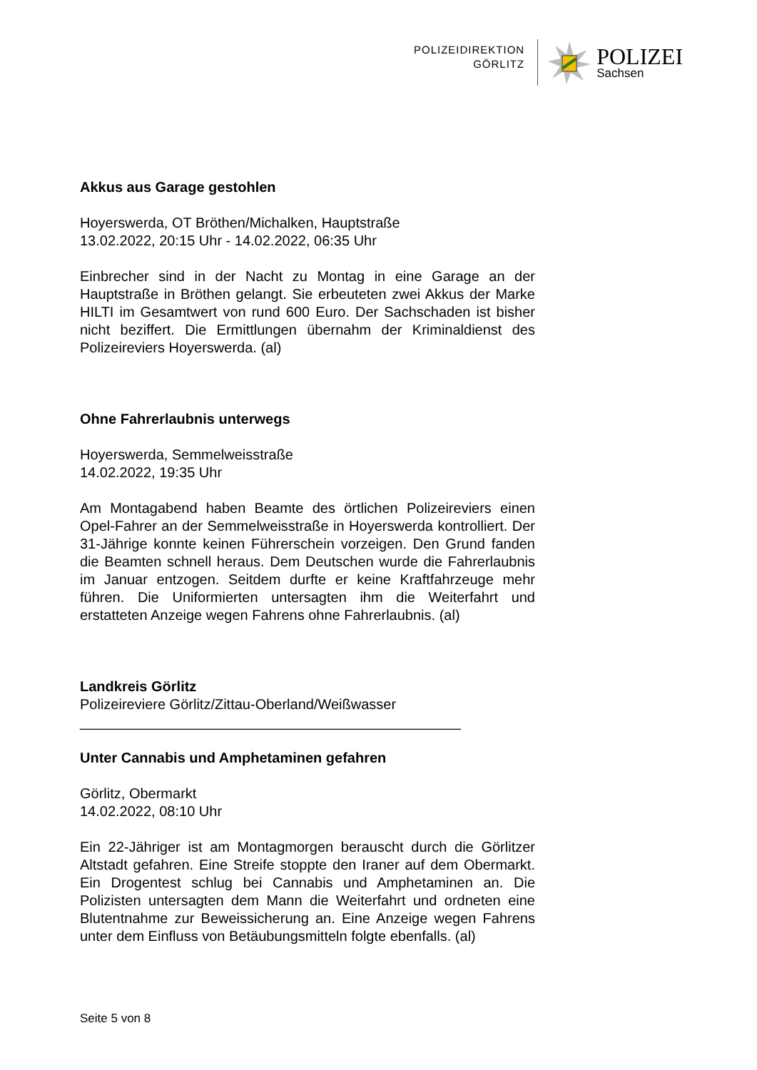POLIZEIDIREKTION
GÖRLITZ
POLIZEI
Sachsen
Akkus aus Garage gestohlen
Hoyerswerda, OT Bröthen/Michalken, Hauptstraße
13.02.2022, 20:15 Uhr - 14.02.2022, 06:35 Uhr
Einbrecher sind in der Nacht zu Montag in eine Garage an der Hauptstraße in Bröthen gelangt. Sie erbeuteten zwei Akkus der Marke HILTI im Gesamtwert von rund 600 Euro. Der Sachschaden ist bisher nicht beziffert. Die Ermittlungen übernahm der Kriminaldienst des Polizeireviers Hoyerswerda. (al)
Ohne Fahrerlaubnis unterwegs
Hoyerswerda, Semmelweisstraße
14.02.2022, 19:35 Uhr
Am Montagabend haben Beamte des örtlichen Polizeireviers einen Opel-Fahrer an der Semmelweisstraße in Hoyerswerda kontrolliert. Der 31-Jährige konnte keinen Führerschein vorzeigen. Den Grund fanden die Beamten schnell heraus. Dem Deutschen wurde die Fahrerlaubnis im Januar entzogen. Seitdem durfte er keine Kraftfahrzeuge mehr führen. Die Uniformierten untersagten ihm die Weiterfahrt und erstatteten Anzeige wegen Fahrens ohne Fahrerlaubnis. (al)
Landkreis Görlitz
Polizeireviere Görlitz/Zittau-Oberland/Weißwasser
________________________________________________
Unter Cannabis und Amphetaminen gefahren
Görlitz, Obermarkt
14.02.2022, 08:10 Uhr
Ein 22-Jähriger ist am Montagmorgen berauscht durch die Görlitzer Altstadt gefahren. Eine Streife stoppte den Iraner auf dem Obermarkt. Ein Drogentest schlug bei Cannabis und Amphetaminen an. Die Polizisten untersagten dem Mann die Weiterfahrt und ordneten eine Blutentnahme zur Beweissicherung an. Eine Anzeige wegen Fahrens unter dem Einfluss von Betäubungsmitteln folgte ebenfalls. (al)
Seite 5 von 8